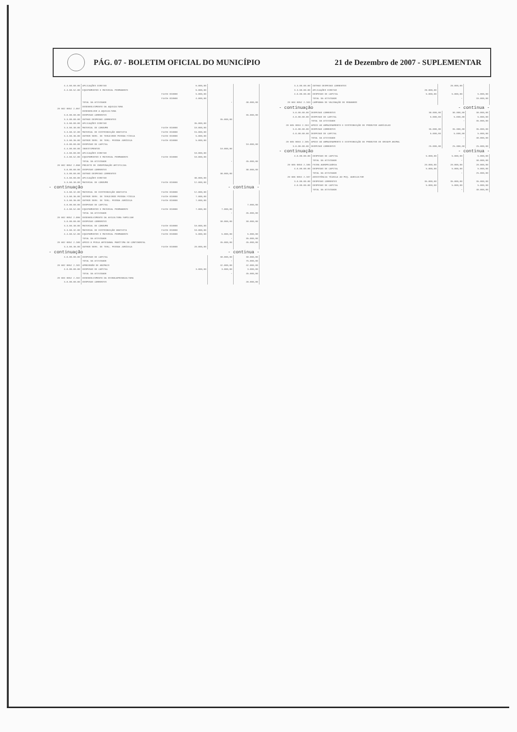PÁG. 07 - BOLETIM OFICIAL DO MUNICÍPIO
21 de Dezembro de 2007 - SUPLEMENTAR
| 4.4.90.00.00 | APLICAÇÕES DIRETAS | | 9.000,00 | | |
| 4.4.90.52.00 | EQUIPAMENTOS E MATERIAL PERMANENTE | | 9.000,00 | | |
| | | Fonte 010000 | 5.000,00 | | |
| | | Fonte 010900 | 4.000,00 | | |
| | TOTAL DA ATIVIDADE | | | - | 48.000,00 |
| 20 602 0052 2.097 | DESENVOLVIMENTO DA AQUICULTURA DESENVOLVER A AQUICULTURA | | | | |
| 3.0.00.00.00 | DESPESAS CORRENTES | | | | 35.000,00 |
| 3.3.00.00.00 | OUTRAS DESPESAS CORRENTES | | | 35.000,00 | |
| 3.3.90.00.00 | APLICAÇÕES DIRETAS | | 35.000,00 | | |
| 3.3.90.30.00 | MATERIAL DE CONSUMO | Fonte 010000 | 10.000,00 | | |
| 3.3.90.32.00 | MATERIAL DE DISTRIBUIÇÃO GRATUITA | Fonte 010000 | 15.000,00 | | |
| 3.3.90.36.00 | OUTROS SERV. DE TERCEIROS PESSOA FÍSICA | Fonte 010000 | 5.000,00 | | |
| 3.3.90.39.00 | OUTROS SERV. DE TERC. PESSOA JURÍDICA | Fonte 010000 | 5.000,00 | | |
| 4.0.00.00.00 | DESPESAS DE CAPITAL | | | | 10.000,00 |
| 4.4.00.00.00 | INVESTIMENTOS | | | 10.000,00 | |
| 4.4.90.00.00 | APLICAÇÕES DIRETAS | | 10.000,00 | | |
| 4.4.90.52.00 | EQUIPAMENTOS E MATERIAL PERMANENTE | Fonte 010000 | 10.000,00 | | |
| | TOTAL DA ATIVIDADE | | | - | 45.000,00 |
| 20 602 0052 2.098 | PROJETO DE INSEMINAÇÃO ARTIFICIAL | | | | |
| 3.0.00.00.00 | DESPESAS CORRENTES | | | | 38.000,00 |
| 3.3.00.00.00 | OUTRAS DESPESAS CORRENTES | | | 38.000,00 | |
| 3.3.90.00.00 | APLICAÇÕES DIRETAS | | 38.000,00 | | |
| 3.3.90.30.00 | MATERIAL DE CONSUMO | Fonte 010000 | 12.000,00 | | |
- continuação - continua -
| 3.3.90.32.00 | MATERIAL DE DISTRIBUIÇÃO GRATUITA | Fonte 010000 | 12.000,00 | | |
| 3.3.90.36.00 | OUTROS SERV. DE TERCEIROS PESSOA FÍSICA | Fonte 010000 | 7.000,00 | | |
| 3.3.90.39.00 | OUTROS SERV. DE TERC. PESSOA JURÍDICA | Fonte 010000 | 7.000,00 | | |
| 4.0.00.00.00 | DESPESAS DE CAPITAL | | | | 7.000,00 |
| 4.4.90.52.00 | EQUIPAMENTOS E MATERIAL PERMANENTE | Fonte 010000 | 7.000,00 | 7.000,00 | |
| | TOTAL DA ATIVIDADE | | | - | 45.000,00 |
| 20 602 0052 2.099 | DESENVOLVIMENTO DA AVICULTURA FAMILIAR | | | | |
| 3.0.00.00.00 | DESPESAS CORRENTES | | | 30.000,00 | 30.000,00 |
| 3.3.90.30.00 | MATERIAL DE CONSUMO | Fonte 010000 | 10.000,00 | | |
| 3.3.90.32.00 | MATERIAL DE DISTRIBUIÇÃO GRATUITA | Fonte 010000 | 10.000,00 | | |
| 4.4.90.52.00 | EQUIPAMENTOS E MATERIAL PERMANENTE | Fonte 010000 | 5.000,00 | 5.000,00 | 5.000,00 |
| | TOTAL DA ATIVIDADE | | | - | 35.000,00 |
| 20 602 0052 2.100 | APOIO À PESCA ARTESANAL MARÍTIMA OU CONTINENTAL | | | 45.000,00 | 45.000,00 |
| 3.3.90.39.00 | OUTROS SERV. DE TERC. PESSOA JURÍDICA | Fonte 010000 | 20.000,00 | | |
- continuação - continua -
| 4.0.00.00.00 | DESPESAS DE CAPITAL | | | 30.000,00 | 30.000,00 |
| | TOTAL DA ATIVIDADE | | | - | 75.000,00 |
| 20 602 0052 2.101 | APREENSÃO DE ANIMAIS | | | 42.000,00 | 42.000,00 |
| 4.0.00.00.00 | DESPESAS DE CAPITAL | | 3.000,00 | 3.000,00 | 3.000,00 |
| | TOTAL DA ATIVIDADE | | | - | 45.000,00 |
| 20 604 0052 2.102 | DESENVOLVIMENTO DA OVINOCAPRINOCULTURA | | | | |
| 3.0.00.00.00 | DESPESAS CORRENTES | | | | 28.000,00 |
| 3.3.00.00.00 | OUTRAS DESPESAS CORRENTES | | | 28.000,00 | |
| 3.3.90.00.00 | APLICAÇÕES DIRETAS | | 28.000,00 | | |
| 4.0.00.00.00 | DESPESAS DE CAPITAL | | 5.000,00 | 5.000,00 | 5.000,00 |
| | TOTAL DA ATIVIDADE | | | - | 33.000,00 |
| 20 604 0052 2.103 | CAMPANHA DE VACINAÇÃO DE REBANHOS | | | | |
- continuação - continua -
| 3.0.00.00.00 | DESPESAS CORRENTES | | 30.000,00 | 30.000,00 | 30.000,00 |
| 4.0.00.00.00 | DESPESAS DE CAPITAL | | 5.000,00 | 5.000,00 | 5.000,00 |
| | TOTAL DA ATIVIDADE | | | - | 35.000,00 |
| 20 605 0053 2.104 | APOIO AO ARMAZENAMENTO E DISTRIBUIÇÃO DE PRODUTOS AGRÍCOLAS | | | | |
| 3.0.00.00.00 | DESPESAS CORRENTES | | 35.000,00 | 35.000,00 | 35.000,00 |
| 4.0.00.00.00 | DESPESAS DE CAPITAL | | 5.000,00 | 5.000,00 | 5.000,00 |
| | TOTAL DA ATIVIDADE | | | - | 40.000,00 |
| 20 605 0053 2.105 | APOIO AO ARMAZENAMENTO E DISTRIBUIÇÃO DE PRODUTOS DE ORIGEM ANIMAL | | | | |
| 3.0.00.00.00 | DESPESAS CORRENTES | | 25.000,00 | 25.000,00 | 25.000,00 |
- continuação - continua -
| 4.0.00.00.00 | DESPESAS DE CAPITAL | | 5.000,00 | 5.000,00 | 5.000,00 |
| | TOTAL DA ATIVIDADE | | | - | 30.000,00 |
| 20 605 0053 2.106 | FEIRA AGROPECUÁRIA | | 20.000,00 | 20.000,00 | 20.000,00 |
| 4.0.00.00.00 | DESPESAS DE CAPITAL | | 5.000,00 | 5.000,00 | 5.000,00 |
| | TOTAL DA ATIVIDADE | | | - | 25.000,00 |
| 20 606 0051 2.107 | ASSISTÊNCIA TÉCNICA AO PEQ. AGRICULTOR | | | | |
| 3.0.00.00.00 | DESPESAS CORRENTES | | 35.000,00 | 35.000,00 | 35.000,00 |
| 4.0.00.00.00 | DESPESAS DE CAPITAL | | 5.000,00 | 5.000,00 | 5.000,00 |
| | TOTAL DA ATIVIDADE | | | - | 40.000,00 |